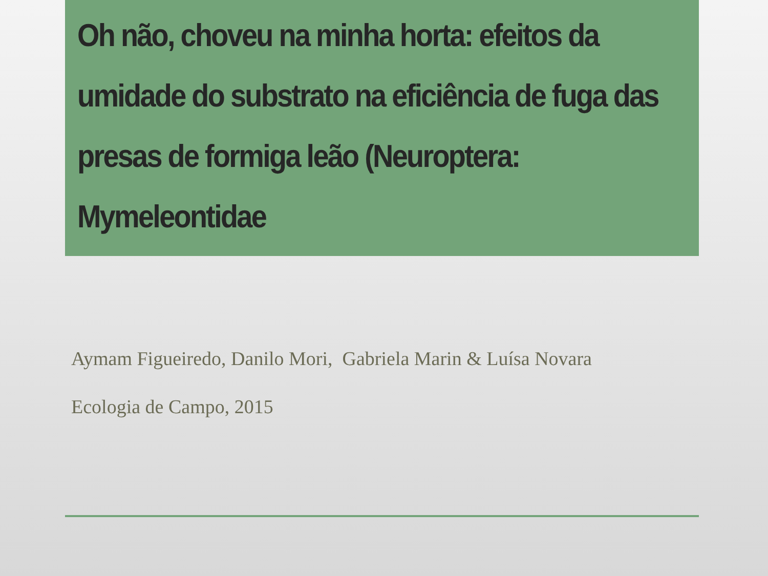Oh não, choveu na minha horta: efeitos da umidade do substrato na eficiência de fuga das presas de formiga leão (Neuroptera: Mymeleontidae
Aymam Figueiredo, Danilo Mori, Gabriela Marin & Luísa Novara
Ecologia de Campo, 2015